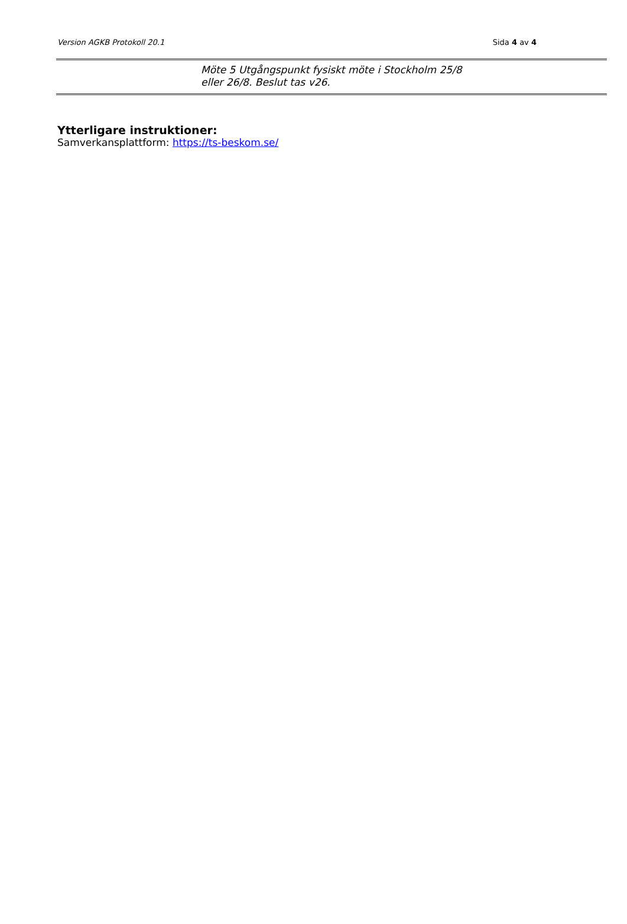Version AGKB Protokoll 20.1 Sida 4 av 4
| | Möte 5 Utgångspunkt fysiskt möte i Stockholm 25/8 eller 26/8. Beslut tas v26. |
Ytterligare instruktioner:
Samverkansplattform: https://ts-beskom.se/